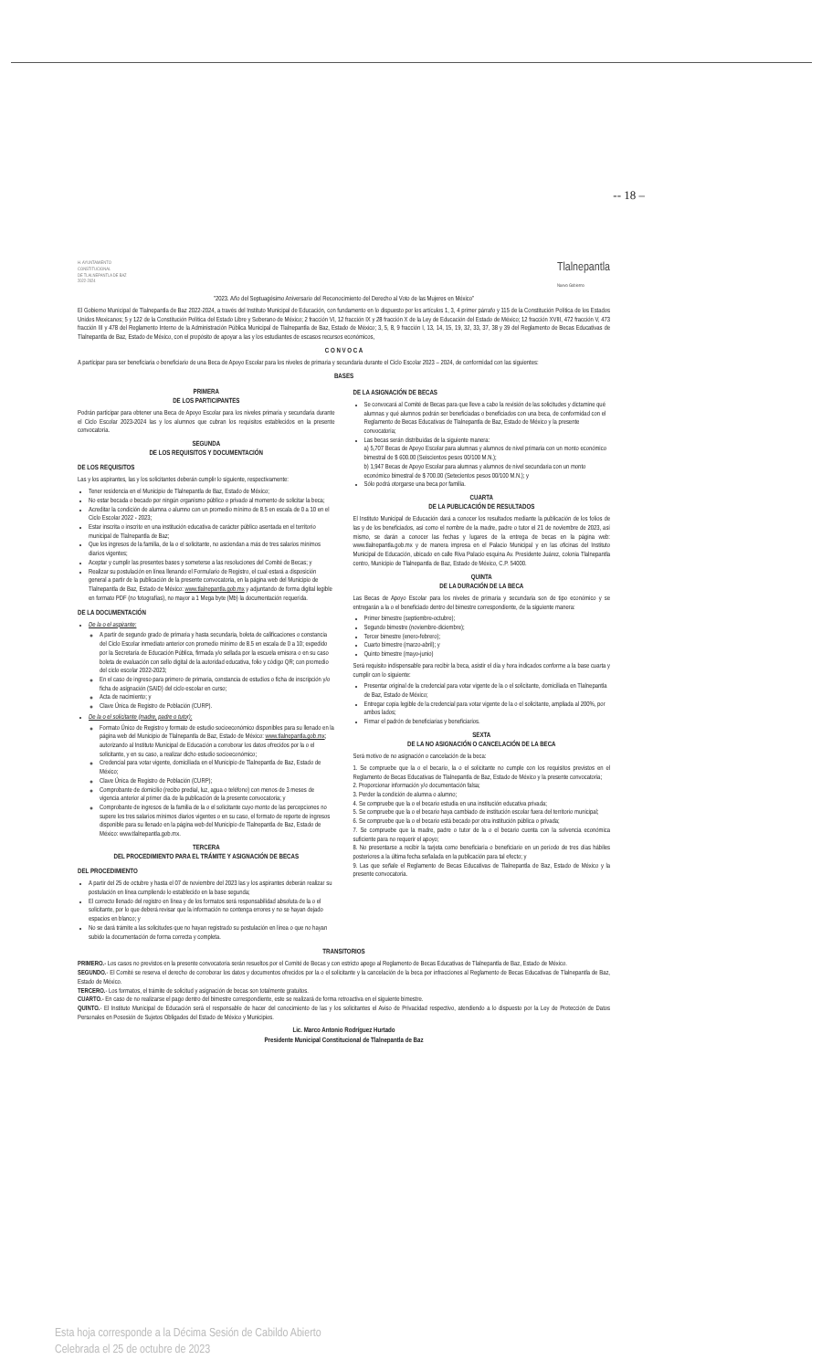-- 18 –
H. AYUNTAMIENTO
CONSTITUCIONAL
DE TLALNEPANTLA DE BAZ
2022-2024
Tlalnepantla
Nuevo Gobierno
"2023. Año del Septuagésimo Aniversario del Reconocimiento del Derecho al Voto de las Mujeres en México"
El Gobierno Municipal de Tlalnepantla de Baz 2022-2024, a través del Instituto Municipal de Educación, con fundamento en lo dispuesto por los artículos 1, 3, 4 primer párrafo y 115 de la Constitución Política de los Estados Unidos Mexicanos; 5 y 122 de la Constitución Política del Estado Libre y Soberano de México; 2 fracción VI, 12 fracción IX y 28 fracción X de la Ley de Educación del Estado de México; 12 fracción XVIII, 472 fracción V, 473 fracción III y 478 del Reglamento Interno de la Administración Pública Municipal de Tlalnepantla de Baz, Estado de México; 3, 5, 8, 9 fracción I, 13, 14, 15, 19, 32, 33, 37, 38 y 39 del Reglamento de Becas Educativas de Tlalnepantla de Baz, Estado de México, con el propósito de apoyar a las y los estudiantes de escasos recursos económicos,
C O N V O C A
A participar para ser beneficiaria o beneficiario de una Beca de Apoyo Escolar para los niveles de primaria y secundaria durante el Ciclo Escolar 2023 – 2024, de conformidad con las siguientes:
BASES
PRIMERA
DE LOS PARTICIPANTES
Podrán participar para obtener una Beca de Apoyo Escolar para los niveles primaria y secundaria durante el Ciclo Escolar 2023-2024 las y los alumnos que cubran los requisitos establecidos en la presente convocatoria.
SEGUNDA
DE LOS REQUISITOS Y DOCUMENTACIÓN
DE LOS REQUISITOS
Las y los aspirantes, las y los solicitantes deberán cumplir lo siguiente, respectivamente:
Tener residencia en el Municipio de Tlalnepantla de Baz, Estado de México;
No estar becada o becado por ningún organismo público o privado al momento de solicitar la beca;
Acreditar la condición de alumna o alumno con un promedio mínimo de 8.5 en escala de 0 a 10 en el Ciclo Escolar 2022 - 2023;
Estar inscrita o inscrito en una institución educativa de carácter público asentada en el territorio municipal de Tlalnepantla de Baz;
Que los ingresos de la familia, de la o el solicitante, no asciendan a más de tres salarios mínimos diarios vigentes;
Aceptar y cumplir las presentes bases y someterse a las resoluciones del Comité de Becas; y
Realizar su postulación en línea llenando el Formulario de Registro, el cual estará a disposición general a partir de la publicación de la presente convocatoria, en la página web del Municipio de Tlalnepantla de Baz, Estado de México: www.tlalnepantla.gob.mx y adjuntando de forma digital legible en formato PDF (no fotografías), no mayor a 1 Mega byte (Mb) la documentación requerida.
DE LA DOCUMENTACIÓN
De la o el aspirante:
A partir de segundo grado de primaria y hasta secundaria, boleta de calificaciones o constancia del Ciclo Escolar inmediato anterior con promedio mínimo de 8.5 en escala de 0 a 10; expedido por la Secretaría de Educación Pública, firmada y/o sellada por la escuela emisora o en su caso boleta de evaluación con sello digital de la autoridad educativa, folio y código QR; con promedio del ciclo escolar 2022-2023;
En el caso de ingreso para primero de primaria, constancia de estudios o ficha de inscripción y/o ficha de asignación (SAID) del ciclo escolar en curso;
Acta de nacimiento; y
Clave Única de Registro de Población (CURP).
De la o el solicitante (madre, padre o tutor):
Formato Único de Registro y formato de estudio socioeconómico disponibles para su llenado en la página web del Municipio de Tlalnepantla de Baz, Estado de México: www.tlalnepantla.gob.mx; autorizando al Instituto Municipal de Educación a corroborar los datos ofrecidos por la o el solicitante, y en su caso, a realizar dicho estudio socioeconómico;
Credencial para votar vigente, domiciliada en el Municipio de Tlalnepantla de Baz, Estado de México;
Clave Única de Registro de Población (CURP);
Comprobante de domicilio (recibo predial, luz, agua o teléfono) con menos de 3 meses de vigencia anterior al primer día de la publicación de la presente convocatoria; y
Comprobante de ingresos de la familia de la o el solicitante cuyo monto de las percepciones no supere los tres salarios mínimos diarios vigentes o en su caso, el formato de reporte de ingresos disponible para su llenado en la página web del Municipio de Tlalnepantla de Baz, Estado de México: www.tlalnepantla.gob.mx.
TERCERA
DEL PROCEDIMIENTO PARA EL TRÁMITE Y ASIGNACIÓN DE BECAS
DEL PROCEDIMIENTO
A partir del 25 de octubre y hasta el 07 de noviembre del 2023 las y los aspirantes deberán realizar su postulación en línea cumpliendo lo establecido en la base segunda;
El correcto llenado del registro en línea y de los formatos será responsabilidad absoluta de la o el solicitante, por lo que deberá revisar que la información no contenga errores y no se hayan dejado espacios en blanco; y
No se dará trámite a las solicitudes que no hayan registrado su postulación en línea o que no hayan subido la documentación de forma correcta y completa.
DE LA ASIGNACIÓN DE BECAS
Se convocará al Comité de Becas para que lleve a cabo la revisión de las solicitudes y dictamine qué alumnas y qué alumnos podrán ser beneficiadas o beneficiados con una beca, de conformidad con el Reglamento de Becas Educativas de Tlalnepantla de Baz, Estado de México y la presente convocatoria;
Las becas serán distribuidas de la siguiente manera:
a) 5,707 Becas de Apoyo Escolar para alumnas y alumnos de nivel primaria con un monto económico bimestral de $ 600.00 (Seiscientos pesos 00/100 M.N.);
b) 1,947 Becas de Apoyo Escolar para alumnas y alumnos de nivel secundaria con un monto económico bimestral de $ 700.00 (Setecientos pesos 00/100 M.N.); y
Sólo podrá otorgarse una beca por familia.
CUARTA
DE LA PUBLICACIÓN DE RESULTADOS
El Instituto Municipal de Educación dará a conocer los resultados mediante la publicación de los folios de las y de los beneficiados, así como el nombre de la madre, padre o tutor el 21 de noviembre de 2023, así mismo, se darán a conocer las fechas y lugares de la entrega de becas en la página web: www.tlalnepantla.gob.mx y de manera impresa en el Palacio Municipal y en las oficinas del Instituto Municipal de Educación, ubicado en calle Riva Palacio esquina Av. Presidente Juárez, colonia Tlalnepantla centro, Municipio de Tlalnepantla de Baz, Estado de México, C.P. 54000.
QUINTA
DE LA DURACIÓN DE LA BECA
Las Becas de Apoyo Escolar para los niveles de primaria y secundaria son de tipo económico y se entregarán a la o el beneficiado dentro del bimestre correspondiente, de la siguiente manera:
Primer bimestre (septiembre-octubre);
Segundo bimestre (noviembre-diciembre);
Tercer bimestre (enero-febrero);
Cuarto bimestre (marzo-abril); y
Quinto bimestre (mayo-junio)
Será requisito indispensable para recibir la beca, asistir el día y hora indicados conforme a la base cuarta y cumplir con lo siguiente:
Presentar original de la credencial para votar vigente de la o el solicitante, domiciliada en Tlalnepantla de Baz, Estado de México;
Entregar copia legible de la credencial para votar vigente de la o el solicitante, ampliada al 200%, por ambos lados;
Firmar el padrón de beneficiarias y beneficiarios.
SEXTA
DE LA NO ASIGNACIÓN O CANCELACIÓN DE LA BECA
Será motivo de no asignación o cancelación de la beca:
1. Se compruebe que la o el becario, la o el solicitante no cumple con los requisitos previstos en el Reglamento de Becas Educativas de Tlalnepantla de Baz, Estado de México y la presente convocatoria;
2. Proporcionar información y/o documentación falsa;
3. Perder la condición de alumna o alumno;
4. Se compruebe que la o el becario estudia en una institución educativa privada;
5. Se compruebe que la o el becario haya cambiado de institución escolar fuera del territorio municipal;
6. Se compruebe que la o el becario está becado por otra institución pública o privada;
7. Se compruebe que la madre, padre o tutor de la o el becario cuenta con la solvencia económica suficiente para no requerir el apoyo;
8. No presentarse a recibir la tarjeta como beneficiaria o beneficiario en un período de tres días hábiles posteriores a la última fecha señalada en la publicación para tal efecto; y
9. Las que señale el Reglamento de Becas Educativas de Tlalnepantla de Baz, Estado de México y la presente convocatoria.
TRANSITORIOS
PRIMERO.- Los casos no previstos en la presente convocatoria serán resueltos por el Comité de Becas y con estricto apego al Reglamento de Becas Educativas de Tlalnepantla de Baz, Estado de México.
SEGUNDO.- El Comité se reserva el derecho de corroborar los datos y documentos ofrecidos por la o el solicitante y la cancelación de la beca por infracciones al Reglamento de Becas Educativas de Tlalnepantla de Baz, Estado de México.
TERCERO.- Los formatos, el trámite de solicitud y asignación de becas son totalmente gratuitos.
CUARTO.- En caso de no realizarse el pago dentro del bimestre correspondiente, este se realizará de forma retroactiva en el siguiente bimestre.
QUINTO.- El Instituto Municipal de Educación será el responsable de hacer del conocimiento de las y los solicitantes el Aviso de Privacidad respectivo, atendiendo a lo dispuesto por la Ley de Protección de Datos Personales en Posesión de Sujetos Obligados del Estado de México y Municipios.
Lic. Marco Antonio Rodríguez Hurtado
Presidente Municipal Constitucional de Tlalnepantla de Baz
Esta hoja corresponde a la Décima Sesión de Cabildo Abierto
Celebrada el 25 de octubre de 2023